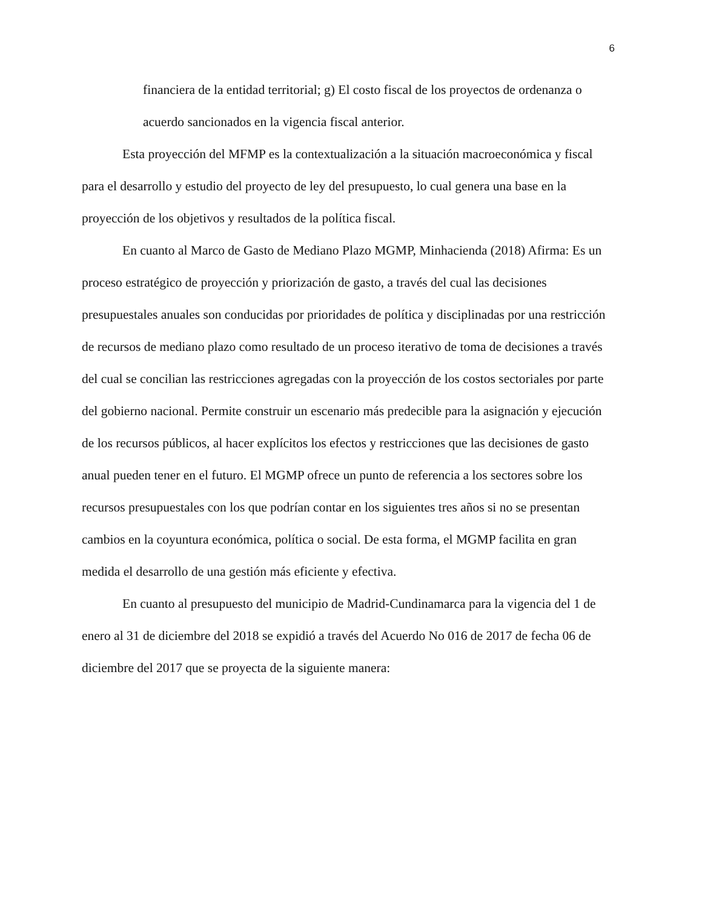6
financiera de la entidad territorial; g) El costo fiscal de los proyectos de ordenanza o acuerdo sancionados en la vigencia fiscal anterior.
Esta proyección del MFMP es la contextualización a la situación macroeconómica y fiscal para el desarrollo y estudio del proyecto de ley del presupuesto, lo cual genera una base en la proyección de los objetivos y resultados de la política fiscal.
En cuanto al Marco de Gasto de Mediano Plazo MGMP, Minhacienda (2018) Afirma: Es un proceso estratégico de proyección y priorización de gasto, a través del cual las decisiones presupuestales anuales son conducidas por prioridades de política y disciplinadas por una restricción de recursos de mediano plazo como resultado de un proceso iterativo de toma de decisiones a través del cual se concilian las restricciones agregadas con la proyección de los costos sectoriales por parte del gobierno nacional. Permite construir un escenario más predecible para la asignación y ejecución de los recursos públicos, al hacer explícitos los efectos y restricciones que las decisiones de gasto anual pueden tener en el futuro. El MGMP ofrece un punto de referencia a los sectores sobre los recursos presupuestales con los que podrían contar en los siguientes tres años si no se presentan cambios en la coyuntura económica, política o social. De esta forma, el MGMP facilita en gran medida el desarrollo de una gestión más eficiente y efectiva.
En cuanto al presupuesto del municipio de Madrid-Cundinamarca para la vigencia del 1 de enero al 31 de diciembre del 2018 se expidió a través del Acuerdo No 016 de 2017 de fecha 06 de diciembre del 2017 que se proyecta de la siguiente manera: